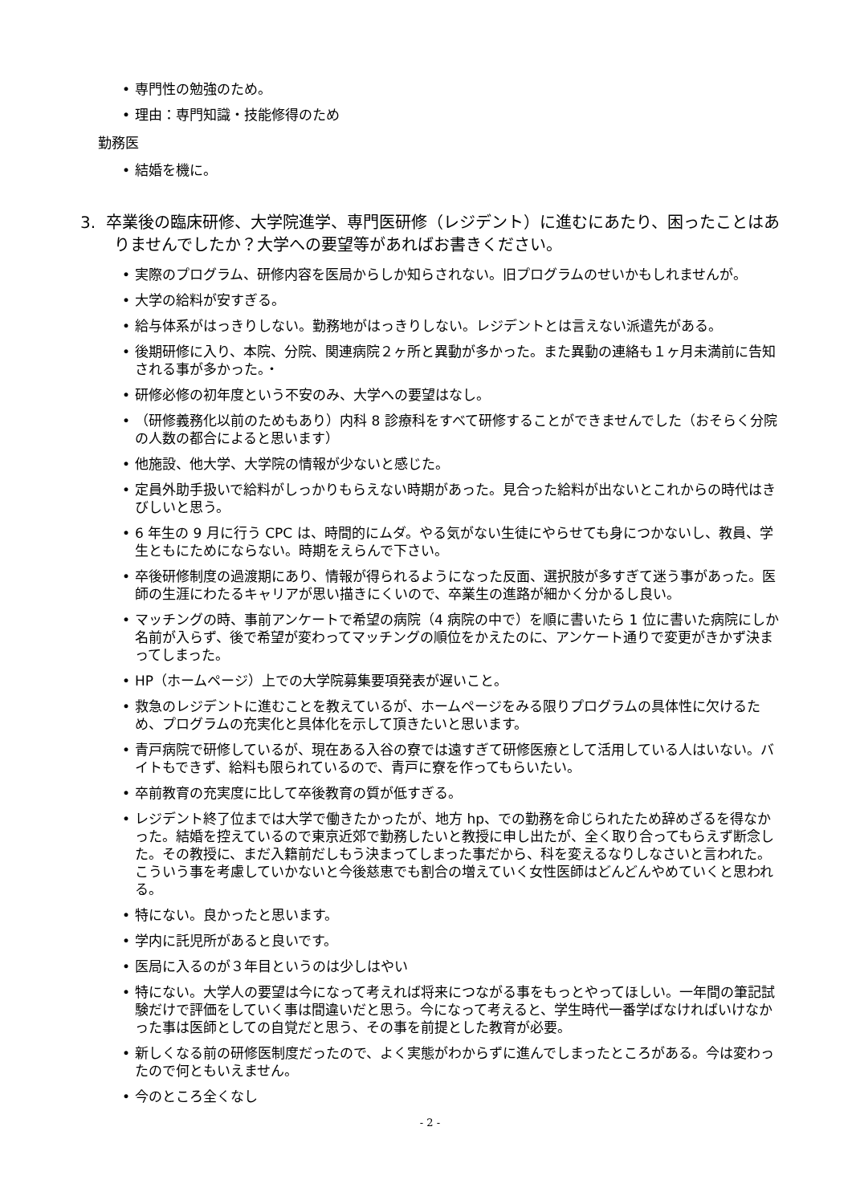• 専門性の勉強のため。
• 理由：専門知識・技能修得のため
勤務医
• 結婚を機に。
3. 卒業後の臨床研修、大学院進学、専門医研修（レジデント）に進むにあたり、困ったことはありませんでしたか？大学への要望等があればお書きください。
• 実際のプログラム、研修内容を医局からしか知らされない。旧プログラムのせいかもしれませんが。
• 大学の給料が安すぎる。
• 給与体系がはっきりしない。勤務地がはっきりしない。レジデントとは言えない派遣先がある。
• 後期研修に入り、本院、分院、関連病院２ヶ所と異動が多かった。また異動の連絡も１ヶ月未満前に告知される事が多かった。・
• 研修必修の初年度という不安のみ、大学への要望はなし。
• （研修義務化以前のためもあり）内科 8 診療科をすべて研修することができませんでした（おそらく分院の人数の都合によると思います）
• 他施設、他大学、大学院の情報が少ないと感じた。
• 定員外助手扱いで給料がしっかりもらえない時期があった。見合った給料が出ないとこれからの時代はきびしいと思う。
• 6 年生の 9 月に行う CPC は、時間的にムダ。やる気がない生徒にやらせても身につかないし、教員、学生ともにためにならない。時期をえらんで下さい。
• 卒後研修制度の過渡期にあり、情報が得られるようになった反面、選択肢が多すぎて迷う事があった。医師の生涯にわたるキャリアが思い描きにくいので、卒業生の進路が細かく分かるし良い。
• マッチングの時、事前アンケートで希望の病院（4 病院の中で）を順に書いたら 1 位に書いた病院にしか名前が入らず、後で希望が変わってマッチングの順位をかえたのに、アンケート通りで変更がきかず決まってしまった。
• HP（ホームページ）上での大学院募集要項発表が遅いこと。
• 救急のレジデントに進むことを教えているが、ホームページをみる限りプログラムの具体性に欠けるため、プログラムの充実化と具体化を示して頂きたいと思います。
• 青戸病院で研修しているが、現在ある入谷の寮では遠すぎて研修医療として活用している人はいない。バイトもできず、給料も限られているので、青戸に寮を作ってもらいたい。
• 卒前教育の充実度に比して卒後教育の質が低すぎる。
• レジデント終了位までは大学で働きたかったが、地方 hp、での勤務を命じられたため辞めざるを得なかった。結婚を控えているので東京近郊で勤務したいと教授に申し出たが、全く取り合ってもらえず断念した。その教授に、まだ入籍前だしもう決まってしまった事だから、科を変えるなりしなさいと言われた。こういう事を考慮していかないと今後慈恵でも割合の増えていく女性医師はどんどんやめていくと思われる。
• 特にない。良かったと思います。
• 学内に託児所があると良いです。
• 医局に入るのが３年目というのは少しはやい
• 特にない。大学人の要望は今になって考えれば将来につながる事をもっとやってほしい。一年間の筆記試験だけで評価をしていく事は間違いだと思う。今になって考えると、学生時代一番学ばなければいけなかった事は医師としての自覚だと思う、その事を前提とした教育が必要。
• 新しくなる前の研修医制度だったので、よく実態がわからずに進んでしまったところがある。今は変わったので何ともいえません。
• 今のところ全くなし
- 2 -